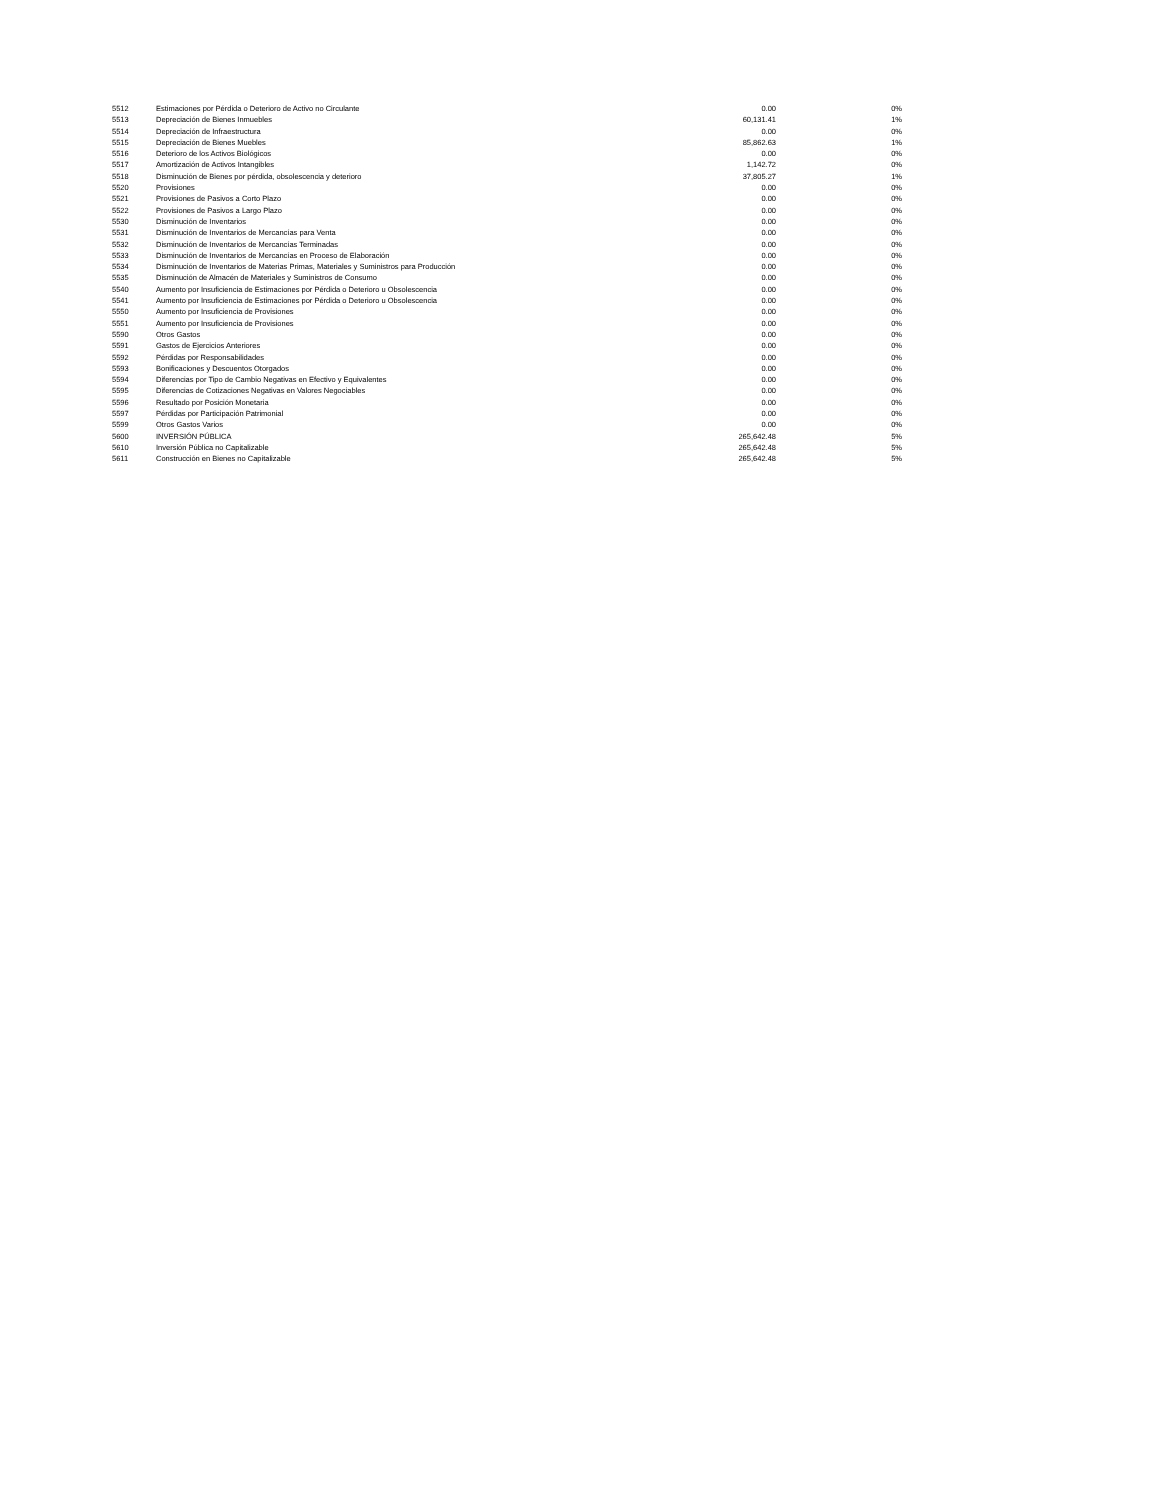| 5512 | Estimaciones por Pérdida o Deterioro de Activo no Circulante | 0.00 | 0% |
| 5513 | Depreciación de Bienes Inmuebles | 60,131.41 | 1% |
| 5514 | Depreciación de Infraestructura | 0.00 | 0% |
| 5515 | Depreciación de Bienes Muebles | 85,862.63 | 1% |
| 5516 | Deterioro de los Activos Biológicos | 0.00 | 0% |
| 5517 | Amortización de Activos Intangibles | 1,142.72 | 0% |
| 5518 | Disminución de Bienes por pérdida, obsolescencia y deterioro | 37,805.27 | 1% |
| 5520 | Provisiones | 0.00 | 0% |
| 5521 | Provisiones de Pasivos a Corto Plazo | 0.00 | 0% |
| 5522 | Provisiones de Pasivos a Largo Plazo | 0.00 | 0% |
| 5530 | Disminución de Inventarios | 0.00 | 0% |
| 5531 | Disminución de Inventarios de Mercancías para Venta | 0.00 | 0% |
| 5532 | Disminución de Inventarios de Mercancías Terminadas | 0.00 | 0% |
| 5533 | Disminución de Inventarios de Mercancías en Proceso de Elaboración | 0.00 | 0% |
| 5534 | Disminución de Inventarios de Materias Primas, Materiales y Suministros para Producción | 0.00 | 0% |
| 5535 | Disminución de Almacén de Materiales y Suministros de Consumo | 0.00 | 0% |
| 5540 | Aumento por Insuficiencia de Estimaciones por Pérdida o Deterioro u Obsolescencia | 0.00 | 0% |
| 5541 | Aumento por Insuficiencia de Estimaciones por Pérdida o Deterioro u Obsolescencia | 0.00 | 0% |
| 5550 | Aumento por Insuficiencia de Provisiones | 0.00 | 0% |
| 5551 | Aumento por Insuficiencia de Provisiones | 0.00 | 0% |
| 5590 | Otros Gastos | 0.00 | 0% |
| 5591 | Gastos de Ejercicios Anteriores | 0.00 | 0% |
| 5592 | Pérdidas por Responsabilidades | 0.00 | 0% |
| 5593 | Bonificaciones y Descuentos Otorgados | 0.00 | 0% |
| 5594 | Diferencias por Tipo de Cambio Negativas en Efectivo y Equivalentes | 0.00 | 0% |
| 5595 | Diferencias de Cotizaciones Negativas en Valores Negociables | 0.00 | 0% |
| 5596 | Resultado por Posición Monetaria | 0.00 | 0% |
| 5597 | Pérdidas por Participación Patrimonial | 0.00 | 0% |
| 5599 | Otros Gastos Varios | 0.00 | 0% |
| 5600 | INVERSIÓN PÚBLICA | 265,642.48 | 5% |
| 5610 | Inversión Pública no Capitalizable | 265,642.48 | 5% |
| 5611 | Construcción en Bienes no Capitalizable | 265,642.48 | 5% |